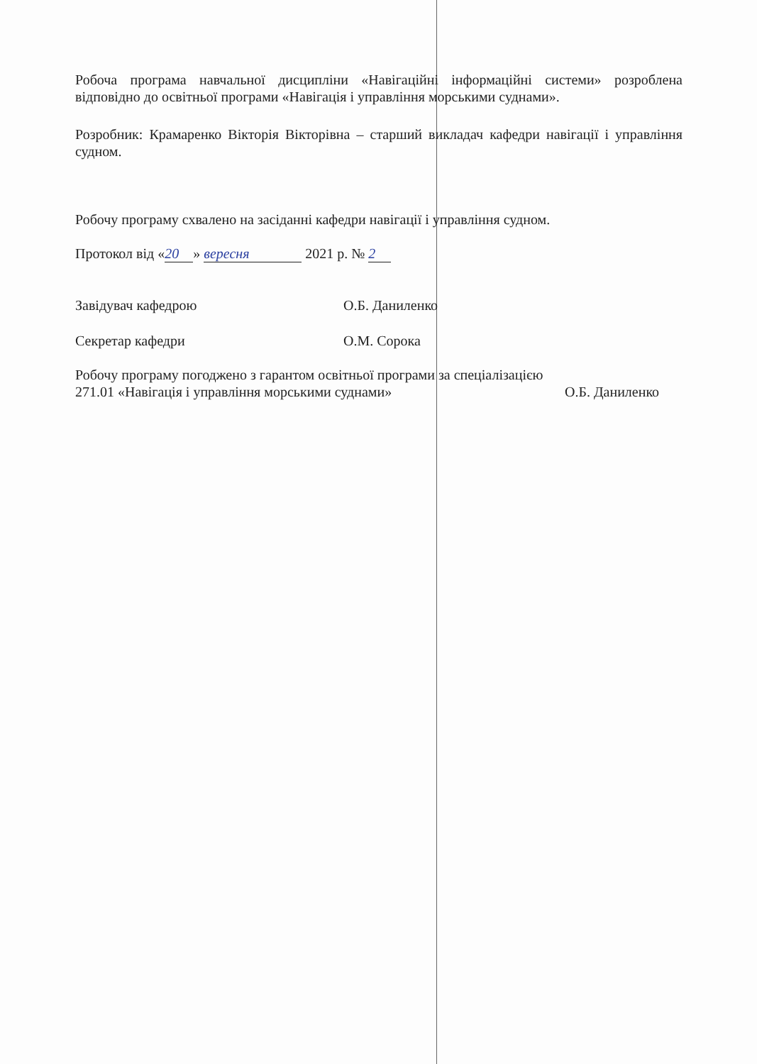Робоча програма навчальної дисципліни «Навігаційні інформаційні системи» розроблена відповідно до освітньої програми «Навігація і управління морськими суднами».
Розробник: Крамаренко Вікторія Вікторівна – старший викладач кафедри навігації і управління судном.
Робочу програму схвалено на засіданні кафедри навігації і управління судном.
Протокол від « 20 » вересня 2021 р. № 2
Завідувач кафедрою О.Б. Даниленко
Секретар кафедри О.М. Сорока
Робочу програму погоджено з гарантом освітньої програми за спеціалізацією
271.01 «Навігація і управління морськими суднами» О.Б. Даниленко